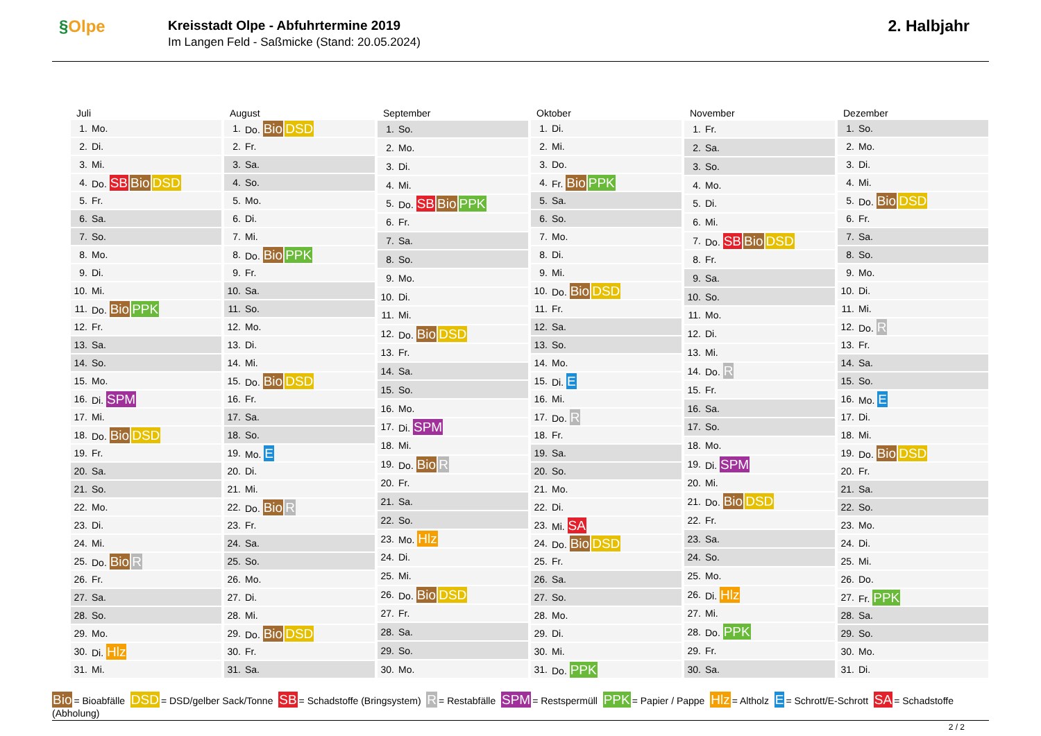§Olpe
Kreisstadt Olpe - Abfuhrtermine 2019
Im Langen Feld - Saßmicke (Stand: 20.05.2024)
2. Halbjahr
| Juli | |
| --- | --- |
| 1. | Mo. |
| 2. | Di. |
| 3. | Mi. |
| 4. | Do. SB Bio DSD |
| 5. | Fr. |
| 6. | Sa. |
| 7. | So. |
| 8. | Mo. |
| 9. | Di. |
| 10. | Mi. |
| 11. | Do. Bio PPK |
| 12. | Fr. |
| 13. | Sa. |
| 14. | So. |
| 15. | Mo. |
| 16. | Di. SPM |
| 17. | Mi. |
| 18. | Do. Bio DSD |
| 19. | Fr. |
| 20. | Sa. |
| 21. | So. |
| 22. | Mo. |
| 23. | Di. |
| 24. | Mi. |
| 25. | Do. Bio R |
| 26. | Fr. |
| 27. | Sa. |
| 28. | So. |
| 29. | Mo. |
| 30. | Di. Hlz |
| 31. | Mi. |
| August | |
| --- | --- |
| 1. | Do. Bio DSD |
| 2. | Fr. |
| 3. | Sa. |
| 4. | So. |
| 5. | Mo. |
| 6. | Di. |
| 7. | Mi. |
| 8. | Do. Bio PPK |
| 9. | Fr. |
| 10. | Sa. |
| 11. | So. |
| 12. | Mo. |
| 13. | Di. |
| 14. | Mi. |
| 15. | Do. Bio DSD |
| 16. | Fr. |
| 17. | Sa. |
| 18. | So. |
| 19. | Mo. E |
| 20. | Di. |
| 21. | Mi. |
| 22. | Do. Bio R |
| 23. | Fr. |
| 24. | Sa. |
| 25. | So. |
| 26. | Mo. |
| 27. | Di. |
| 28. | Mi. |
| 29. | Do. Bio DSD |
| 30. | Fr. |
| 31. | Sa. |
| September | |
| --- | --- |
| 1. | So. |
| 2. | Mo. |
| 3. | Di. |
| 4. | Mi. |
| 5. | Do. SB Bio PPK |
| 6. | Fr. |
| 7. | Sa. |
| 8. | So. |
| 9. | Mo. |
| 10. | Di. |
| 11. | Mi. |
| 12. | Do. Bio DSD |
| 13. | Fr. |
| 14. | Sa. |
| 15. | So. |
| 16. | Mo. |
| 17. | Di. SPM |
| 18. | Mi. |
| 19. | Do. Bio R |
| 20. | Fr. |
| 21. | Sa. |
| 22. | So. |
| 23. | Mo. Hlz |
| 24. | Di. |
| 25. | Mi. |
| 26. | Do. Bio DSD |
| 27. | Fr. |
| 28. | Sa. |
| 29. | So. |
| 30. | Mo. |
| Oktober | |
| --- | --- |
| 1. | Di. |
| 2. | Mi. |
| 3. | Do. |
| 4. | Fr. Bio PPK |
| 5. | Sa. |
| 6. | So. |
| 7. | Mo. |
| 8. | Di. |
| 9. | Mi. |
| 10. | Do. Bio DSD |
| 11. | Fr. |
| 12. | Sa. |
| 13. | So. |
| 14. | Mo. |
| 15. | Di. E |
| 16. | Mi. |
| 17. | Do. R |
| 18. | Fr. |
| 19. | Sa. |
| 20. | So. |
| 21. | Mo. |
| 22. | Di. |
| 23. | Mi. SA |
| 24. | Do. Bio DSD |
| 25. | Fr. |
| 26. | Sa. |
| 27. | So. |
| 28. | Mo. |
| 29. | Di. |
| 30. | Mi. |
| 31. | Do. PPK |
| November | |
| --- | --- |
| 1. | Fr. |
| 2. | Sa. |
| 3. | So. |
| 4. | Mo. |
| 5. | Di. |
| 6. | Mi. |
| 7. | Do. SB Bio DSD |
| 8. | Fr. |
| 9. | Sa. |
| 10. | So. |
| 11. | Mo. |
| 12. | Di. |
| 13. | Mi. |
| 14. | Do. R |
| 15. | Fr. |
| 16. | Sa. |
| 17. | So. |
| 18. | Mo. |
| 19. | Di. SPM |
| 20. | Mi. |
| 21. | Do. Bio DSD |
| 22. | Fr. |
| 23. | Sa. |
| 24. | So. |
| 25. | Mo. |
| 26. | Di. Hlz |
| 27. | Mi. |
| 28. | Do. PPK |
| 29. | Fr. |
| 30. | Sa. |
| Dezember | |
| --- | --- |
| 1. | So. |
| 2. | Mo. |
| 3. | Di. |
| 4. | Mi. |
| 5. | Do. Bio DSD |
| 6. | Fr. |
| 7. | Sa. |
| 8. | So. |
| 9. | Mo. |
| 10. | Di. |
| 11. | Mi. |
| 12. | Do. R |
| 13. | Fr. |
| 14. | Sa. |
| 15. | So. |
| 16. | Mo. E |
| 17. | Di. |
| 18. | Mi. |
| 19. | Do. Bio DSD |
| 20. | Fr. |
| 21. | Sa. |
| 22. | So. |
| 23. | Mo. |
| 24. | Di. |
| 25. | Mi. |
| 26. | Do. |
| 27. | Fr. PPK |
| 28. | Sa. |
| 29. | So. |
| 30. | Mo. |
| 31. | Di. |
Bio = Bioabfälle DSD = DSD/gelber Sack/Tonne SB = Schadstoffe (Bringsystem) R = Restabfälle SPM = Restspermüll PPK = Papier / Pappe Hlz = Altholz E = Schrott/E-Schrott SA = Schadstoffe (Abholung)
2 / 2